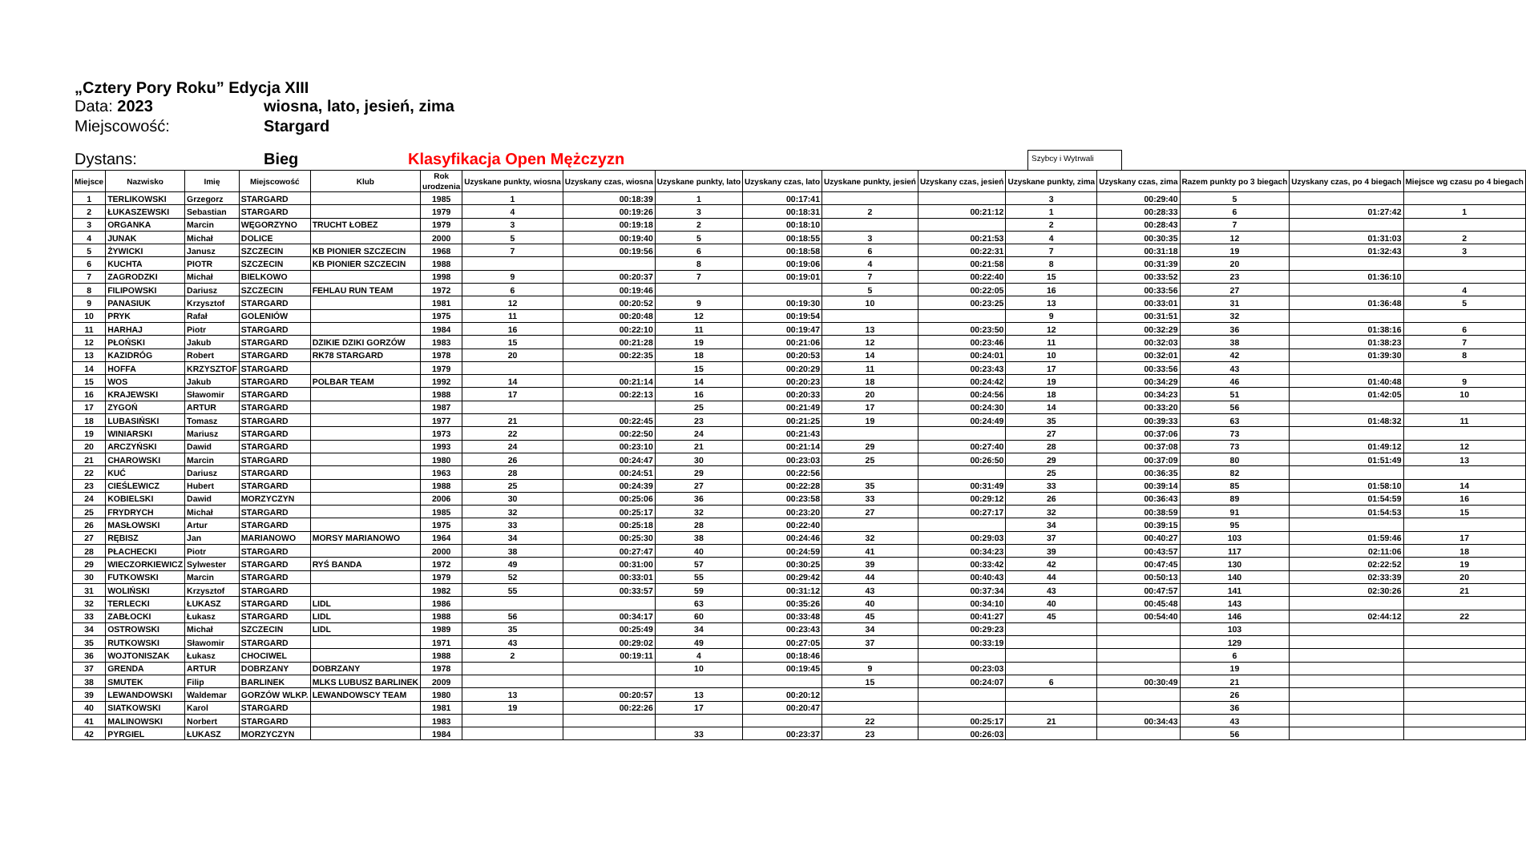„Cztery Pory Roku” Edycja XIII
Data: 2023 wiosna, lato, jesień, zima
Miejscowość: Stargard
Dystans: Bieg Klasyfikacja Open Mężczyzn Szybcy i Wytrwali
| Miejsce | Nazwisko | Imię | Miejscowość | Klub | Rok urodzenia | Uzyskane punkty, wiosna | Uzyskany czas, wiosna | Uzyskane punkty, lato | Uzyskany czas, lato | Uzyskane punkty, jesień | Uzyskany czas, jesień | Uzyskane punkty, zima | Uzyskany czas, zima | Razem punkty po 3 biegach | Uzyskany czas, po 4 biegach | Miejsce wg czasu po 4 biegach |
| --- | --- | --- | --- | --- | --- | --- | --- | --- | --- | --- | --- | --- | --- | --- | --- | --- |
| 1 | TERLIKOWSKI | Grzegorz | STARGARD | | 1985 | 1 | 00:18:39 | 1 | 00:17:41 | | | 3 | 00:29:40 | 5 | | |
| 2 | ŁUKASZEWSKI | Sebastian | STARGARD | | 1979 | 4 | 00:19:26 | 3 | 00:18:31 | 2 | 00:21:12 | 1 | 00:28:33 | 6 | 01:27:42 | 1 |
| 3 | ORGANKA | Marcin | WĘGORZYNO | TRUCHT ŁOBEZ | 1979 | 3 | 00:19:18 | 2 | 00:18:10 | | | 2 | 00:28:43 | 7 | | |
| 4 | JUNAK | Michał | DOLICE | | 2000 | 5 | 00:19:40 | 5 | 00:18:55 | 3 | 00:21:53 | 4 | 00:30:35 | 12 | 01:31:03 | 2 |
| 5 | ŻYWICKI | Janusz | SZCZECIN | KB PIONIER SZCZECIN | 1968 | 7 | 00:19:56 | 6 | 00:18:58 | 6 | 00:22:31 | 7 | 00:31:18 | 19 | 01:32:43 | 3 |
| 6 | KUCHTA | PIOTR | SZCZECIN | KB PIONIER SZCZECIN | 1988 | | | 8 | 00:19:06 | 4 | 00:21:58 | 8 | 00:31:39 | 20 | | |
| 7 | ZAGRODZKI | Michał | BIELKOWO | | 1998 | 9 | 00:20:37 | 7 | 00:19:01 | 7 | 00:22:40 | 15 | 00:33:52 | 23 | 01:36:10 | |
| 8 | FILIPOWSKI | Dariusz | SZCZECIN | FEHLAU RUN TEAM | 1972 | 6 | 00:19:46 | | | 5 | 00:22:05 | 16 | 00:33:56 | 27 | | 4 |
| 9 | PANASIUK | Krzysztof | STARGARD | | 1981 | 12 | 00:20:52 | 9 | 00:19:30 | 10 | 00:23:25 | 13 | 00:33:01 | 31 | 01:36:48 | 5 |
| 10 | PRYK | Rafał | GOLENIÓW | | 1975 | 11 | 00:20:48 | 12 | 00:19:54 | | | 9 | 00:31:51 | 32 | | |
| 11 | HARHAJ | Piotr | STARGARD | | 1984 | 16 | 00:22:10 | 11 | 00:19:47 | 13 | 00:23:50 | 12 | 00:32:29 | 36 | 01:38:16 | 6 |
| 12 | PŁOŃSKI | Jakub | STARGARD | DZIKIE DZIKI GORZÓW | 1983 | 15 | 00:21:28 | 19 | 00:21:06 | 12 | 00:23:46 | 11 | 00:32:03 | 38 | 01:38:23 | 7 |
| 13 | KAZIDRÓG | Robert | STARGARD | RK78 STARGARD | 1978 | 20 | 00:22:35 | 18 | 00:20:53 | 14 | 00:24:01 | 10 | 00:32:01 | 42 | 01:39:30 | 8 |
| 14 | HOFFA | KRZYSZTOF | STARGARD | | 1979 | | | 15 | 00:20:29 | 11 | 00:23:43 | 17 | 00:33:56 | 43 | | |
| 15 | WOS | Jakub | STARGARD | POLBAR TEAM | 1992 | 14 | 00:21:14 | 14 | 00:20:23 | 18 | 00:24:42 | 19 | 00:34:29 | 46 | 01:40:48 | 9 |
| 16 | KRAJEWSKI | Sławomir | STARGARD | | 1988 | 17 | 00:22:13 | 16 | 00:20:33 | 20 | 00:24:56 | 18 | 00:34:23 | 51 | 01:42:05 | 10 |
| 17 | ZYGOŃ | ARTUR | STARGARD | | 1987 | | | 25 | 00:21:49 | 17 | 00:24:30 | 14 | 00:33:20 | 56 | | |
| 18 | LUBASIŃSKI | Tomasz | STARGARD | | 1977 | 21 | 00:22:45 | 23 | 00:21:25 | 19 | 00:24:49 | 35 | 00:39:33 | 63 | 01:48:32 | 11 |
| 19 | WINIARSKI | Mariusz | STARGARD | | 1973 | 22 | 00:22:50 | 24 | 00:21:43 | | | 27 | 00:37:06 | 73 | | |
| 20 | ARCZYŃSKI | Dawid | STARGARD | | 1993 | 24 | 00:23:10 | 21 | 00:21:14 | 29 | 00:27:40 | 28 | 00:37:08 | 73 | 01:49:12 | 12 |
| 21 | CHAROWSKI | Marcin | STARGARD | | 1980 | 26 | 00:24:47 | 30 | 00:23:03 | 25 | 00:26:50 | 29 | 00:37:09 | 80 | 01:51:49 | 13 |
| 22 | KUĆ | Dariusz | STARGARD | | 1963 | 28 | 00:24:51 | 29 | 00:22:56 | | | 25 | 00:36:35 | 82 | | |
| 23 | CIEŚLEWICZ | Hubert | STARGARD | | 1988 | 25 | 00:24:39 | 27 | 00:22:28 | 35 | 00:31:49 | 33 | 00:39:14 | 85 | 01:58:10 | 14 |
| 24 | KOBIELSKI | Dawid | MORZYCZYN | | 2006 | 30 | 00:25:06 | 36 | 00:23:58 | 33 | 00:29:12 | 26 | 00:36:43 | 89 | 01:54:59 | 16 |
| 25 | FRYDRYCH | Michał | STARGARD | | 1985 | 32 | 00:25:17 | 32 | 00:23:20 | 27 | 00:27:17 | 32 | 00:38:59 | 91 | 01:54:53 | 15 |
| 26 | MASŁOWSKI | Artur | STARGARD | | 1975 | 33 | 00:25:18 | 28 | 00:22:40 | | | 34 | 00:39:15 | 95 | | |
| 27 | RĘBISZ | Jan | MARIANOWO | MORSY MARIANOWO | 1964 | 34 | 00:25:30 | 38 | 00:24:46 | 32 | 00:29:03 | 37 | 00:40:27 | 103 | 01:59:46 | 17 |
| 28 | PŁACHECKI | Piotr | STARGARD | | 2000 | 38 | 00:27:47 | 40 | 00:24:59 | 41 | 00:34:23 | 39 | 00:43:57 | 117 | 02:11:06 | 18 |
| 29 | WIECZORKIEWICZ | Sylwester | STARGARD | RYŚ BANDA | 1972 | 49 | 00:31:00 | 57 | 00:30:25 | 39 | 00:33:42 | 42 | 00:47:45 | 130 | 02:22:52 | 19 |
| 30 | FUTKOWSKI | Marcin | STARGARD | | 1979 | 52 | 00:33:01 | 55 | 00:29:42 | 44 | 00:40:43 | 44 | 00:50:13 | 140 | 02:33:39 | 20 |
| 31 | WOLIŃSKI | Krzysztof | STARGARD | | 1982 | 55 | 00:33:57 | 59 | 00:31:12 | 43 | 00:37:34 | 43 | 00:47:57 | 141 | 02:30:26 | 21 |
| 32 | TERLECKI | ŁUKASZ | STARGARD | LIDL | 1986 | | | 63 | 00:35:26 | 40 | 00:34:10 | 40 | 00:45:48 | 143 | | |
| 33 | ZABŁOCKI | Łukasz | STARGARD | LIDL | 1988 | 56 | 00:34:17 | 60 | 00:33:48 | 45 | 00:41:27 | 45 | 00:54:40 | 146 | 02:44:12 | 22 |
| 34 | OSTROWSKI | Michał | SZCZECIN | LIDL | 1989 | 35 | 00:25:49 | 34 | 00:23:43 | 34 | 00:29:23 | | | 103 | | |
| 35 | RUTKOWSKI | Sławomir | STARGARD | | 1971 | 43 | 00:29:02 | 49 | 00:27:05 | 37 | 00:33:19 | | | 129 | | |
| 36 | WOJTONISZAK | Łukasz | CHOCIWEL | | 1988 | 2 | 00:19:11 | 4 | 00:18:46 | | | | | 6 | | |
| 37 | GRENDA | ARTUR | DOBRZANY | DOBRZANY | 1978 | | | 10 | 00:19:45 | 9 | 00:23:03 | | | 19 | | |
| 38 | SMUTEK | Filip | BARLINEK | MLKS LUBUSZ BARLINEK | 2009 | | | | | 15 | 00:24:07 | 6 | 00:30:49 | 21 | | |
| 39 | LEWANDOWSKI | Waldemar | GORZÓW WLKP. | LEWANDOWSCY TEAM | 1980 | 13 | 00:20:57 | 13 | 00:20:12 | | | | | 26 | | |
| 40 | SIATKOWSKI | Karol | STARGARD | | 1981 | 19 | 00:22:26 | 17 | 00:20:47 | | | | | 36 | | |
| 41 | MALINOWSKI | Norbert | STARGARD | | 1983 | | | | | 22 | 00:25:17 | 21 | 00:34:43 | 43 | | |
| 42 | PYRGIEL | ŁUKASZ | MORZYCZYN | | 1984 | | | 33 | 00:23:37 | 23 | 00:26:03 | | | 56 | | |